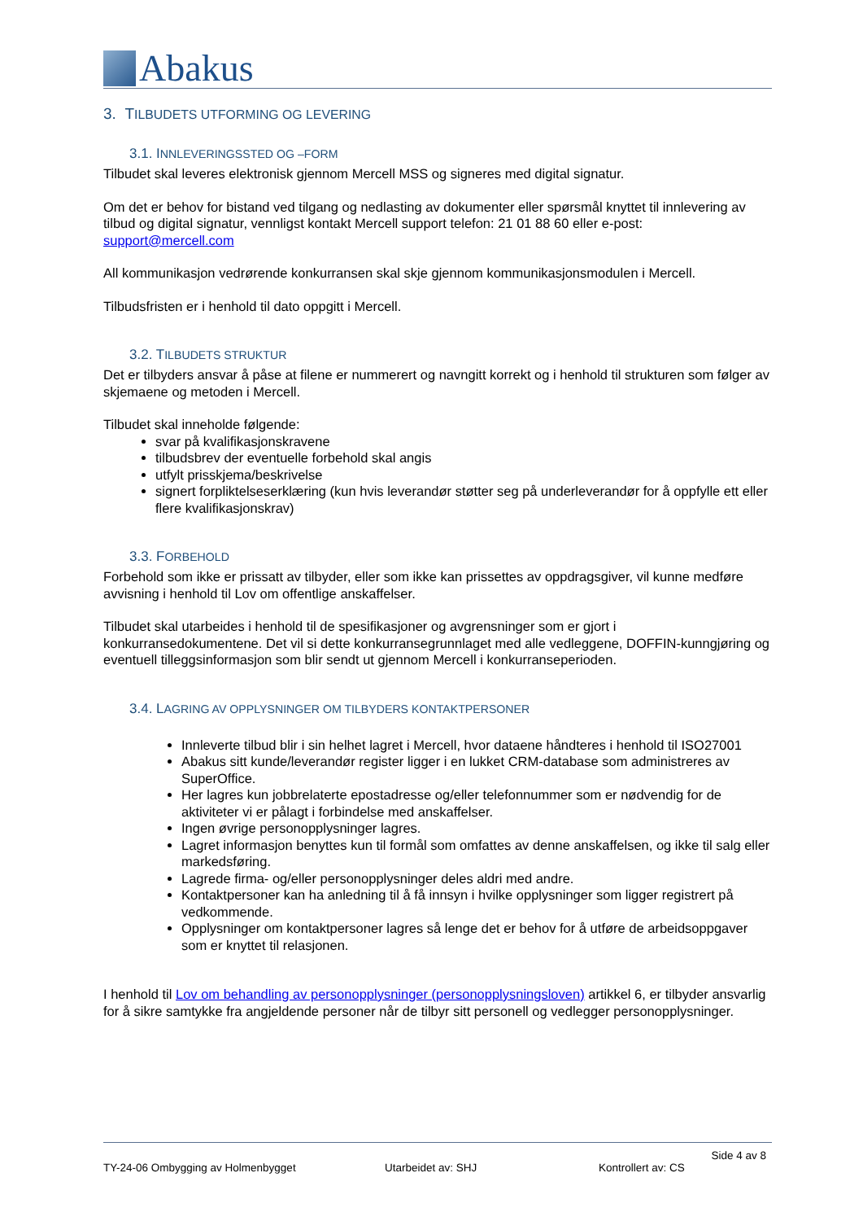Abakus
3. TILBUDETS UTFORMING OG LEVERING
3.1. INNLEVERINGSSTED OG –FORM
Tilbudet skal leveres elektronisk gjennom Mercell MSS og signeres med digital signatur.
Om det er behov for bistand ved tilgang og nedlasting av dokumenter eller spørsmål knyttet til innlevering av tilbud og digital signatur, vennligst kontakt Mercell support telefon: 21 01 88 60 eller e-post: support@mercell.com
All kommunikasjon vedrørende konkurransen skal skje gjennom kommunikasjonsmodulen i Mercell.
Tilbudsfristen er i henhold til dato oppgitt i Mercell.
3.2. TILBUDETS STRUKTUR
Det er tilbyders ansvar å påse at filene er nummerert og navngitt korrekt og i henhold til strukturen som følger av skjemaene og metoden i Mercell.
Tilbudet skal inneholde følgende:
svar på kvalifikasjonskravene
tilbudsbrev der eventuelle forbehold skal angis
utfylt prisskjema/beskrivelse
signert forpliktelseserklæring (kun hvis leverandør støtter seg på underleverandør for å oppfylle ett eller flere kvalifikasjonskrav)
3.3. FORBEHOLD
Forbehold som ikke er prissatt av tilbyder, eller som ikke kan prissettes av oppdragsgiver, vil kunne medføre avvisning i henhold til Lov om offentlige anskaffelser.
Tilbudet skal utarbeides i henhold til de spesifikasjoner og avgrensninger som er gjort i konkurransedokumentene. Det vil si dette konkurransegrunnlaget med alle vedleggene, DOFFIN-kunngjøring og eventuell tilleggsinformasjon som blir sendt ut gjennom Mercell i konkurranseperioden.
3.4. LAGRING AV OPPLYSNINGER OM TILBYDERS KONTAKTPERSONER
Innleverte tilbud blir i sin helhet lagret i Mercell, hvor dataene håndteres i henhold til ISO27001
Abakus sitt kunde/leverandør register ligger i en lukket CRM-database som administreres av SuperOffice.
Her lagres kun jobbrelaterte epostadresse og/eller telefonnummer som er nødvendig for de aktiviteter vi er pålagt i forbindelse med anskaffelser.
Ingen øvrige personopplysninger lagres.
Lagret informasjon benyttes kun til formål som omfattes av denne anskaffelsen, og ikke til salg eller markedsføring.
Lagrede firma- og/eller personopplysninger deles aldri med andre.
Kontaktpersoner kan ha anledning til å få innsyn i hvilke opplysninger som ligger registrert på vedkommende.
Opplysninger om kontaktpersoner lagres så lenge det er behov for å utføre de arbeidsoppgaver som er knyttet til relasjonen.
I henhold til Lov om behandling av personopplysninger (personopplysningsloven) artikkel 6, er tilbyder ansvarlig for å sikre samtykke fra angjeldende personer når de tilbyr sitt personell og vedlegger personopplysninger.
Side 4 av 8
TY-24-06 Ombygging av Holmenbygget Utarbeidet av: SHJ Kontrollert av: CS